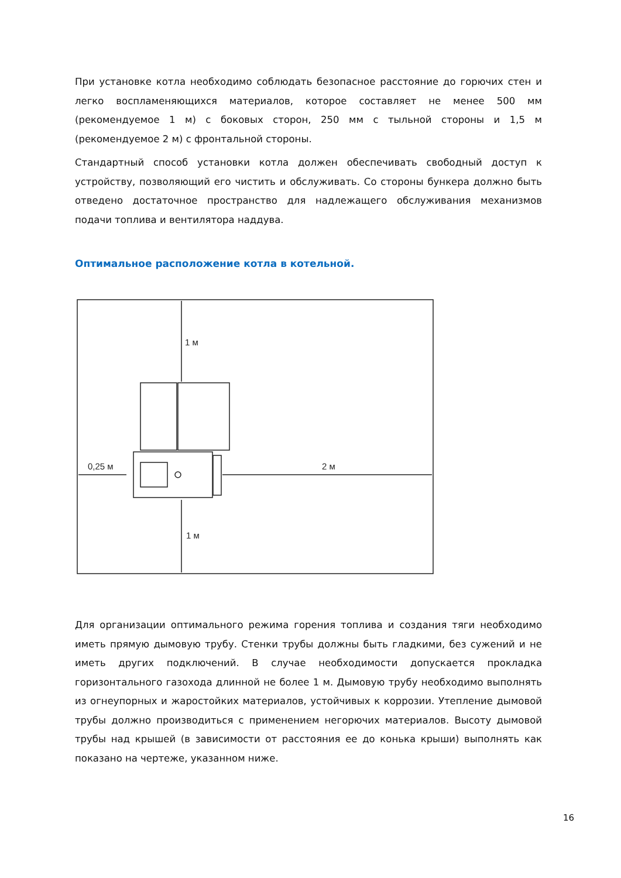При установке котла необходимо соблюдать безопасное расстояние до горючих стен и легко воспламеняющихся материалов, которое составляет не менее 500 мм (рекомендуемое 1 м) с боковых сторон, 250 мм с тыльной стороны и 1,5 м (рекомендуемое 2 м) с фронтальной стороны.
Стандартный способ установки котла должен обеспечивать свободный доступ к устройству, позволяющий его чистить и обслуживать. Со стороны бункера должно быть отведено достаточное пространство для надлежащего обслуживания механизмов подачи топлива и вентилятора наддува.
Оптимальное расположение котла в котельной.
1 м
0,25 м
2 м
1 м
Для организации оптимального режима горения топлива и создания тяги необходимо иметь прямую дымовую трубу. Стенки трубы должны быть гладкими, без сужений и не иметь других подключений. В случае необходимости допускается прокладка горизонтального газохода длинной не более 1 м. Дымовую трубу необходимо выполнять из огнеупорных и жаростойких материалов, устойчивых к коррозии. Утепление дымовой трубы должно производиться с применением негорючих материалов. Высоту дымовой трубы над крышей (в зависимости от расстояния ее до конька крыши) выполнять как показано на чертеже, указанном ниже.
16